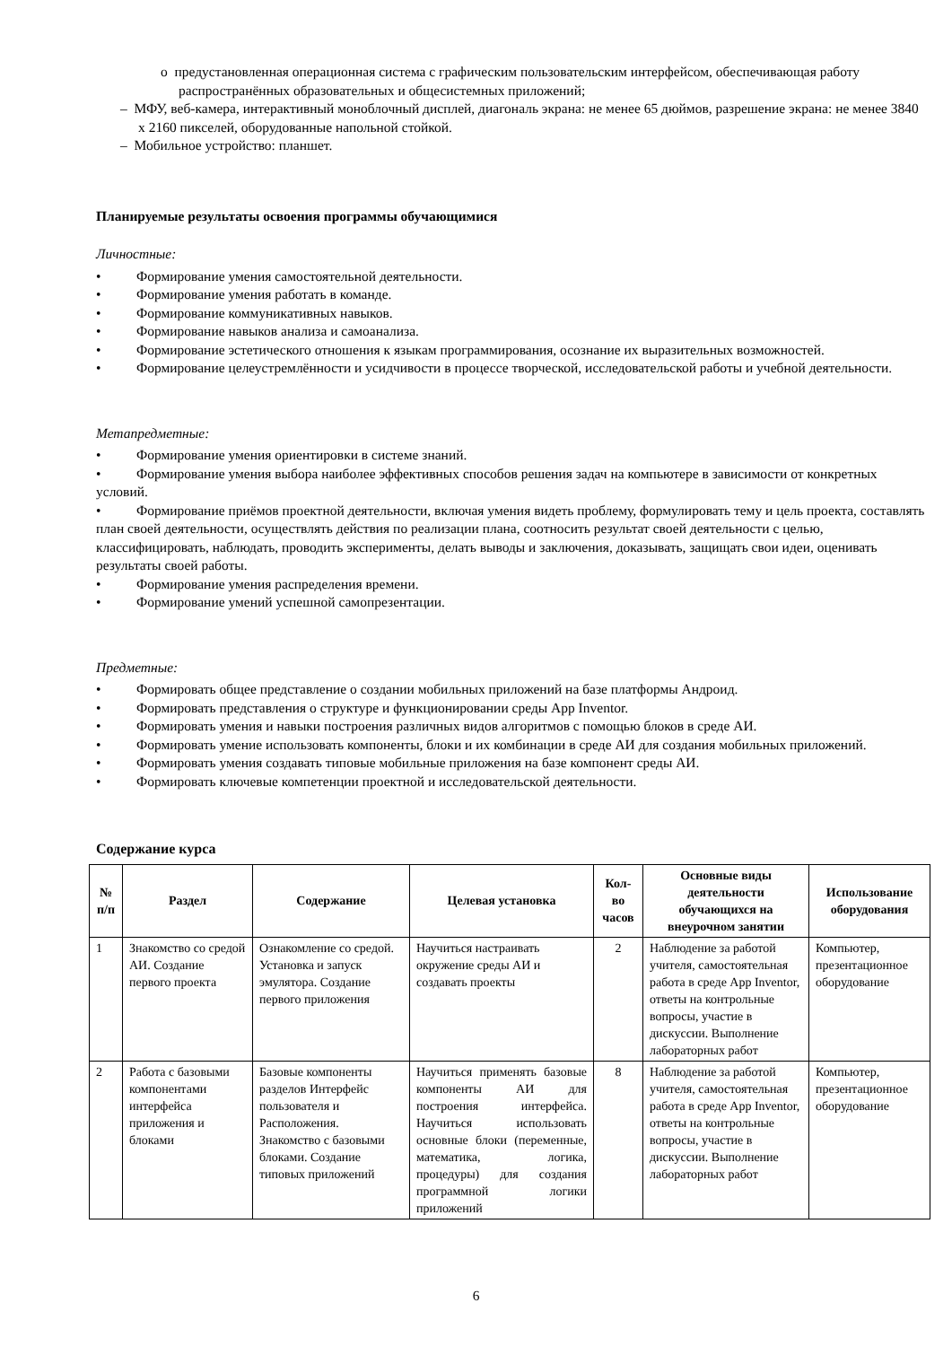o предустановленная операционная система с графическим пользовательским интерфейсом, обеспечивающая работу распространённых образовательных и общесистемных приложений;
– МФУ, веб-камера, интерактивный моноблочный дисплей, диагональ экрана: не менее 65 дюймов, разрешение экрана: не менее 3840 х 2160 пикселей, оборудованные напольной стойкой.
– Мобильное устройство: планшет.
Планируемые результаты освоения программы обучающимися
Личностные:
• Формирование умения самостоятельной деятельности.
• Формирование умения работать в команде.
• Формирование коммуникативных навыков.
• Формирование навыков анализа и самоанализа.
• Формирование эстетического отношения к языкам программирования, осознание их выразительных возможностей.
• Формирование целеустремлённости и усидчивости в процессе творческой, исследовательской работы и учебной деятельности.
Метапредметные:
• Формирование умения ориентировки в системе знаний.
• Формирование умения выбора наиболее эффективных способов решения задач на компьютере в зависимости от конкретных условий.
• Формирование приёмов проектной деятельности, включая умения видеть проблему, формулировать тему и цель проекта, составлять план своей деятельности, осуществлять действия по реализации плана, соотносить результат своей деятельности с целью, классифицировать, наблюдать, проводить эксперименты, делать выводы и заключения, доказывать, защищать свои идеи, оценивать результаты своей работы.
• Формирование умения распределения времени.
• Формирование умений успешной самопрезентации.
Предметные:
• Формировать общее представление о создании мобильных приложений на базе платформы Андроид.
• Формировать представления о структуре и функционировании среды App Inventor.
• Формировать умения и навыки построения различных видов алгоритмов с помощью блоков в среде АИ.
• Формировать умение использовать компоненты, блоки и их комбинации в среде АИ для создания мобильных приложений.
• Формировать умения создавать типовые мобильные приложения на базе компонент среды АИ.
• Формировать ключевые компетенции проектной и исследовательской деятельности.
Содержание курса
| № п/п | Раздел | Содержание | Целевая установка | Кол-во часов | Основные виды деятельности обучающихся на внеурочном занятии | Использование оборудования |
| --- | --- | --- | --- | --- | --- | --- |
| 1 | Знакомство со средой АИ. Создание первого проекта | Ознакомление со средой. Установка и запуск эмулятора. Создание первого приложения | Научиться настраивать окружение среды АИ и создавать проекты | 2 | Наблюдение за работой учителя, самостоятельная работа в среде App Inventor, ответы на контрольные вопросы, участие в дискуссии. Выполнение лабораторных работ | Компьютер, презентационное оборудование |
| 2 | Работа с базовыми компонентами интерфейса приложения и блоками | Базовые компоненты разделов Интерфейс пользователя и Расположения. Знакомство с базовыми блоками. Создание типовых приложений | Научиться применять базовые компоненты АИ для построения интерфейса. Научиться использовать основные блоки (переменные, математика, логика, процедуры) для создания программной логики приложений | 8 | Наблюдение за работой учителя, самостоятельная работа в среде App Inventor, ответы на контрольные вопросы, участие в дискуссии. Выполнение лабораторных работ | Компьютер, презентационное оборудование |
6